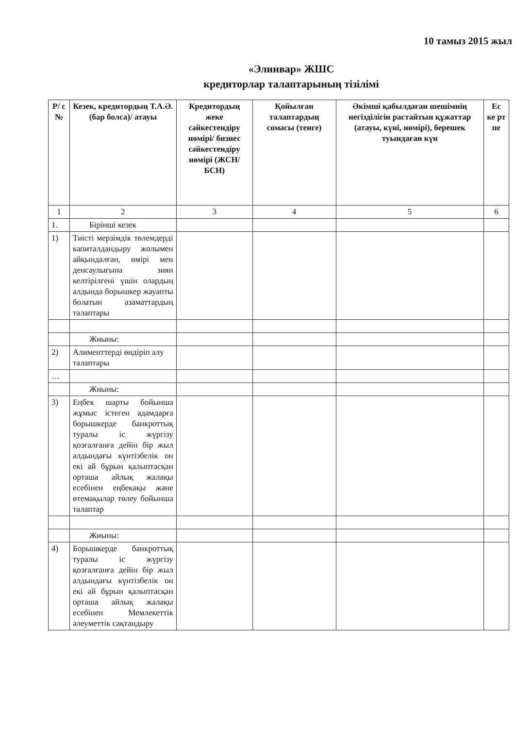10 тамыз 2015 жыл
«Элинвар» ЖШС
кредиторлар талаптарының тізілімі
| Р/ с № | Кезек, кредитордың Т.А.Ә. (бар болса)/ атауы | Кредитордың жеке сәйкестендіру нөмірі/ бизнес сәйкестендіру нөмірі (ЖСН/БСН) | Қойылған талаптардың сомасы (тенге) | Әкімші қабылдаған шешімнің негізділігін растайтын құжаттар (атауы, күні, нөмірі), берешек туындаған күн | Ес ке рт пе |
| --- | --- | --- | --- | --- | --- |
| 1 | 2 | 3 | 4 | 5 | 6 |
| 1. | Бірінші кезек | | | | |
| 1) | Тиісті мерзімдік төлемдерді капиталдандыру жолымен айқындалған, өмірі мен денсаулығына зиян келтірілгені үшін олардың алдында борышкер жауапты болатын азаматтардың талаптары | | | | |
| | Жиыны: | | | | |
| 2) | Алименттерді өндіріп алу талаптары | | | | |
| … | | | | | |
| | Жиыны: | | | | |
| 3) | Еңбек шарты бойынша жұмыс істеген адамдарға борышкерде банкроттық туралы іс жүргізу қозғалғанға дейін бір жыл алдындағы күнтізбелік он екі ай бұрын қалыптасқан орташа айлық жалақы есебінен еңбекақы және өтемақылар төлеу бойынша талаптар | | | | |
| | Жиыны: | | | | |
| 4) | Борышкерде банкроттық туралы іс жүргізу қозғалғанға дейін бір жыл алдындағы күнтізбелік он екі ай бұрын қалыптасқан орташа айлық жалақы есебінен Мемлекеттік әлеуметтік сақтандыру | | | | |